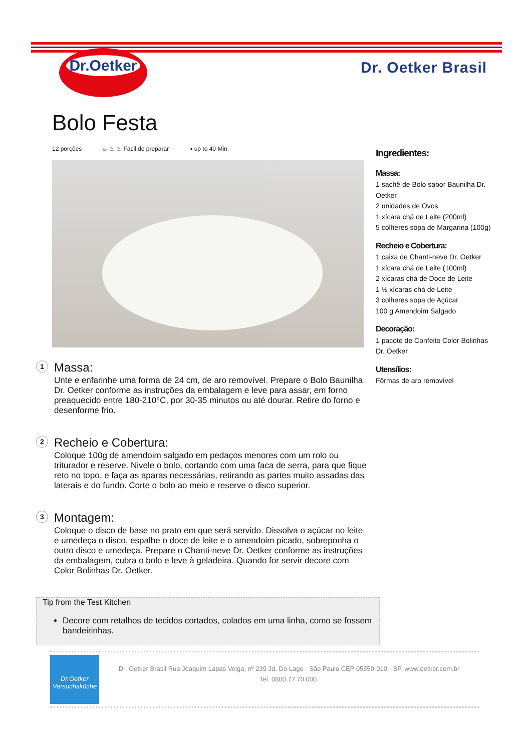Dr.Oetker
Dr. Oetker Brasil
Bolo Festa
12 porções ♨ ♨ ♨ Fácil de preparar ◑ up to 40 Min.
1
Massa:
Unte e enfarinhe uma forma de 24 cm, de aro removível. Prepare o Bolo Baunilha Dr. Oetker conforme as instruções da embalagem e leve para assar, em forno preaquecido entre 180-210°C, por 30-35 minutos ou até dourar. Retire do forno e desenforme frio.
2
Recheio e Cobertura:
Coloque 100g de amendoim salgado em pedaços menores com um rolo ou triturador e reserve. Nivele o bolo, cortando com uma faca de serra, para que fique reto no topo, e faça as aparas necessárias, retirando as partes muito assadas das laterais e do fundo. Corte o bolo ao meio e reserve o disco superior.
3
Montagem:
Coloque o disco de base no prato em que será servido. Dissolva o açúcar no leite e umedeça o disco, espalhe o doce de leite e o amendoim picado, sobreponha o outro disco e umedeça. Prepare o Chanti-neve Dr. Oetker conforme as instruções da embalagem, cubra o bolo e leve à geladeira. Quando for servir decore com Color Bolinhas Dr. Oetker.
Ingredientes:
Massa:
1 sachê de Bolo sabor Baunilha Dr. Oetker
2 unidades de Ovos
1 xícara chá de Leite (200ml)
5 colheres sopa de Margarina (100g)
Recheio e Cobertura:
1 caixa de Chanti-neve Dr. Oetker
1 xícara chá de Leite (100ml)
2 xícaras chá de Doce de Leite
1 ½ xícaras chá de Leite
3 colheres sopa de Açúcar
100 g Amendoim Salgado
Decoração:
1 pacote de Confeito Color Bolinhas Dr. Oetker
Utensílios:
Fôrmas de aro removível
Tip from the Test Kitchen
Decore com retalhos de tecidos cortados, colados em uma linha, como se fossem bandeirinhas.
Dr.Oetker
Versuchsküche
Dr. Oetker Brasil Rua Joaquim Lapas Veiga, nº 239 Jd. Do Lago - São Paulo CEP 05550-010 - SP. www.oetker.com.br
Tel. 0800.77.70.000.